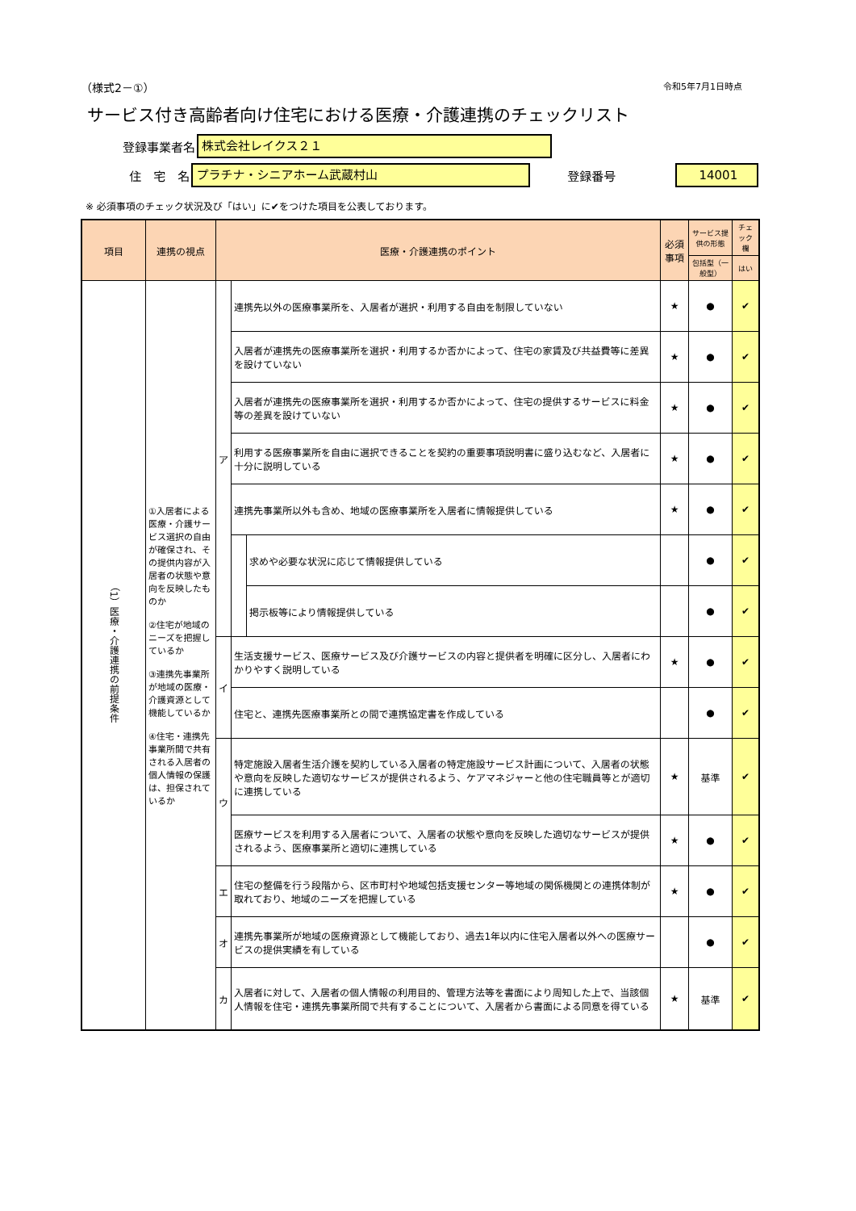（様式2－①） 令和5年7月1日時点
サービス付き高齢者向け住宅における医療・介護連携のチェックリスト
登録事業者名 株式会社レイクス２１
住　宅　名 プラチナ・シニアホーム武蔵村山 登録番号 14001
※ 必須事項のチェック状況及び「はい」に✔をつけた項目を公表しております。
| 項目 | 連携の視点 | 医療・介護連携のポイント | | | 必須事項 | サービス提供の形態 | チェック欄 |
| --- | --- | --- | --- | --- | --- | --- | --- |
| | | | | | | 包括型（一般型） | はい |
| （1）医療・介護連携の前提条件 | ①入居者による医療・介護サービス選択の自由が確保され、その提供内容が入居者の状態や意向を反映したものか ②住宅が地域のニーズを把握しているか ③連携先事業所が地域の医療・介護資源として機能しているか ④住宅・連携先事業所間で共有される入居者の個人情報の保護は、担保されているか | ア | 連携先以外の医療事業所を、入居者が選択・利用する自由を制限していない | | ★ | ● | ✔ |
| | | | 入居者が連携先の医療事業所を選択・利用するか否かによって、住宅の家賃及び共益費等に差異を設けていない | | ★ | ● | ✔ |
| | | | 入居者が連携先の医療事業所を選択・利用するか否かによって、住宅の提供するサービスに料金等の差異を設けていない | | ★ | ● | ✔ |
| | | | 利用する医療事業所を自由に選択できることを契約の重要事項説明書に盛り込むなど、入居者に十分に説明している | | ★ | ● | ✔ |
| | | | 連携先事業所以外も含め、地域の医療事業所を入居者に情報提供している | | ★ | ● | ✔ |
| | | | | 求めや必要な状況に応じて情報提供している | | ● | ✔ |
| | | | | 掲示板等により情報提供している | | ● | ✔ |
| | | イ | 生活支援サービス、医療サービス及び介護サービスの内容と提供者を明確に区分し、入居者にわかりやすく説明している | | ★ | ● | ✔ |
| | | | 住宅と、連携先医療事業所との間で連携協定書を作成している | | | ● | ✔ |
| | | ウ | 特定施設入居者生活介護を契約している入居者の特定施設サービス計画について、入居者の状態や意向を反映した適切なサービスが提供されるよう、ケアマネジャーと他の住宅職員等とが適切に連携している | | ★ | 基準 | ✔ |
| | | | 医療サービスを利用する入居者について、入居者の状態や意向を反映した適切なサービスが提供されるよう、医療事業所と適切に連携している | | ★ | ● | ✔ |
| | | エ | 住宅の整備を行う段階から、区市町村や地域包括支援センター等地域の関係機関との連携体制が取れており、地域のニーズを把握している | | ★ | ● | ✔ |
| | | オ | 連携先事業所が地域の医療資源として機能しており、過去1年以内に住宅入居者以外への医療サービスの提供実績を有している | | | ● | ✔ |
| | | カ | 入居者に対して、入居者の個人情報の利用目的、管理方法等を書面により周知した上で、当該個人情報を住宅・連携先事業所間で共有することについて、入居者から書面による同意を得ている | | ★ | 基準 | ✔ |